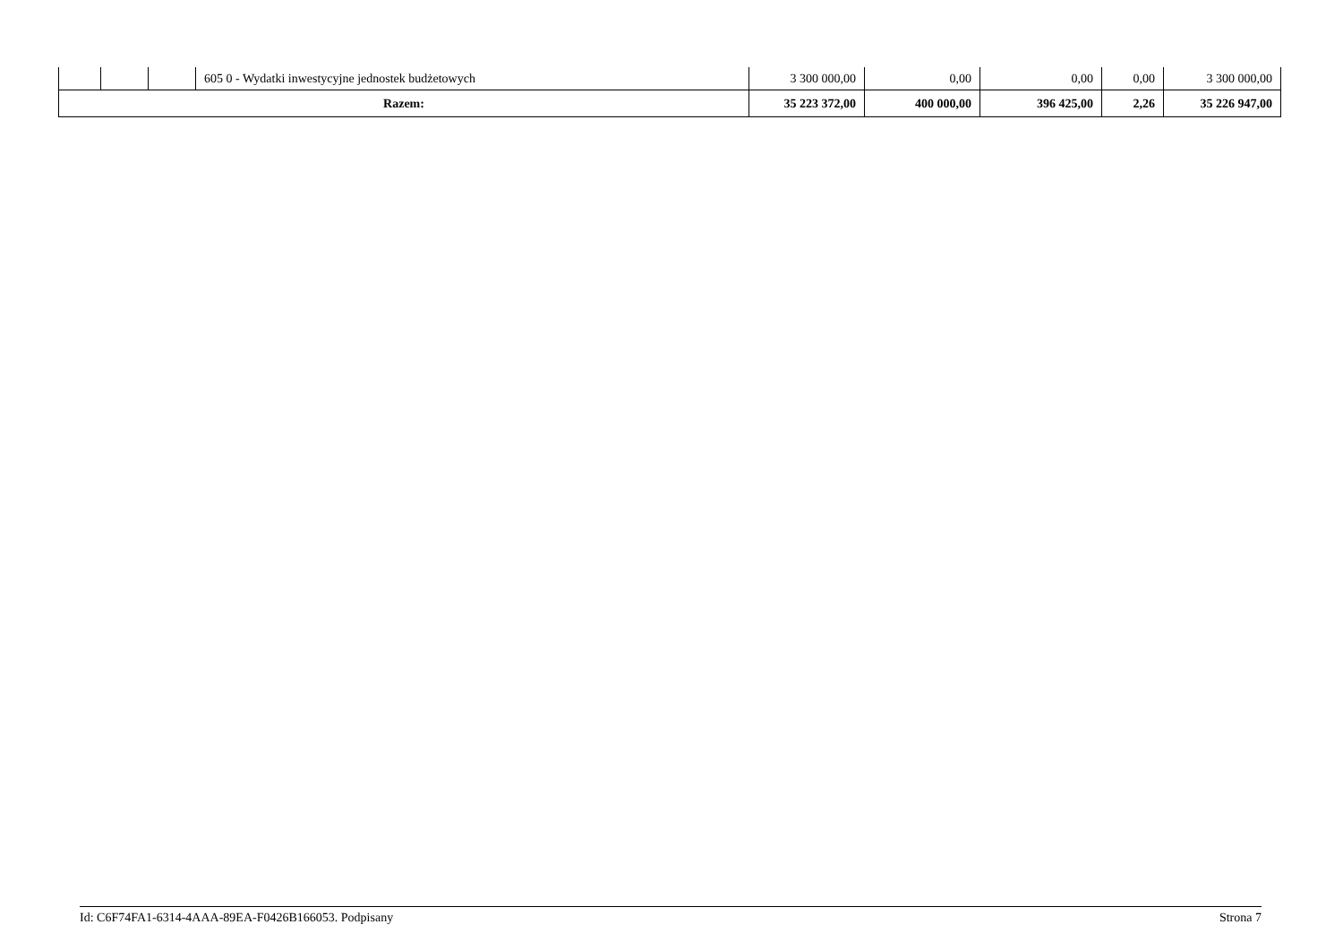| | | | 605 0 - Wydatki inwestycyjne jednostek budżetowych | 3 300 000,00 | 0,00 | 0,00 | 0,00 | 3 300 000,00 |
| Razem: | | | | 35 223 372,00 | 400 000,00 | 396 425,00 | 2,26 | 35 226 947,00 |
Id: C6F74FA1-6314-4AAA-89EA-F0426B166053. Podpisany Strona 7